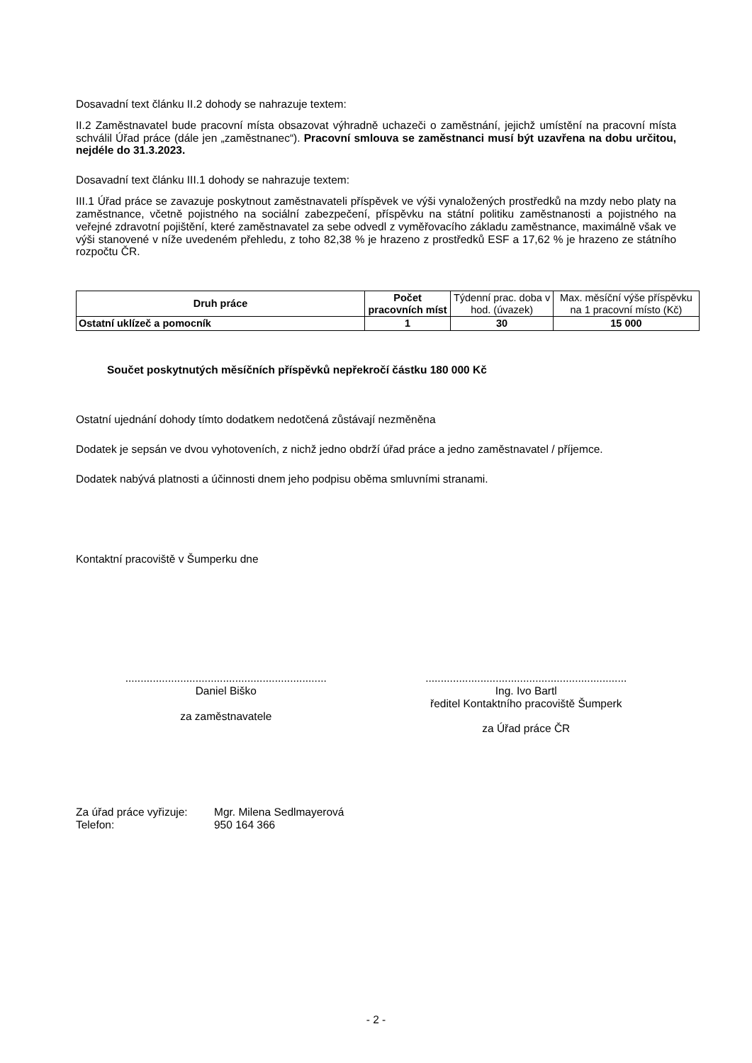Dosavadní text článku II.2 dohody se nahrazuje textem:
II.2 Zaměstnavatel bude pracovní místa obsazovat výhradně uchazeči o zaměstnání, jejichž umístění na pracovní místa schválil Úřad práce (dále jen „zaměstnanec“). Pracovní smlouva se zaměstnanci musí být uzavřena na dobu určitou, nejdéle do 31.3.2023.
Dosavadní text článku III.1 dohody se nahrazuje textem:
III.1 Úřad práce se zavazuje poskytnout zaměstnavateli příspěvek ve výši vynaložených prostředků na mzdy nebo platy na zaměstnance, včetně pojistného na sociální zabezpečení, příspěvku na státní politiku zaměstnanosti a pojistného na veřejné zdravotní pojištění, které zaměstnavatel za sebe odvedl z vyměřovacího základu zaměstnance, maximálně však ve výši stanovené v níže uvedeném přehledu, z toho 82,38 % je hrazeno z prostředků ESF a 17,62 % je hrazeno ze státního rozpočtu ČR.
| Druh práce | Počet pracovních míst | Týdenní prac. doba v hod. (úvazek) | Max. měsíční výše příspěvku na 1 pracovní místo (Kč) |
| Ostatní uklízeč a pomocník | 1 | 30 | 15 000 |
Součet poskytnutých měsíčních příspěvků nepřekročí částku 180 000 Kč
Ostatní ujednání dohody tímto dodatkem nedotčená zůstávají nezměněna
Dodatek je sepsán ve dvou vyhotoveních, z nichž jedno obdrží úřad práce a jedno zaměstnavatel / příjemce.
Dodatek nabývá platnosti a účinnosti dnem jeho podpisu oběma smluvními stranami.
Kontaktní pracoviště v Šumperku dne
..................................................................
Daniel Biško
za zaměstnavatele
..................................................................
Ing. Ivo Bartl
ředitel Kontaktního pracoviště Šumperk
za Úřad práce ČR
Za úřad práce vyřizuje: Mgr. Milena Sedlmayerová Telefon: 950 164 366
- 2 -